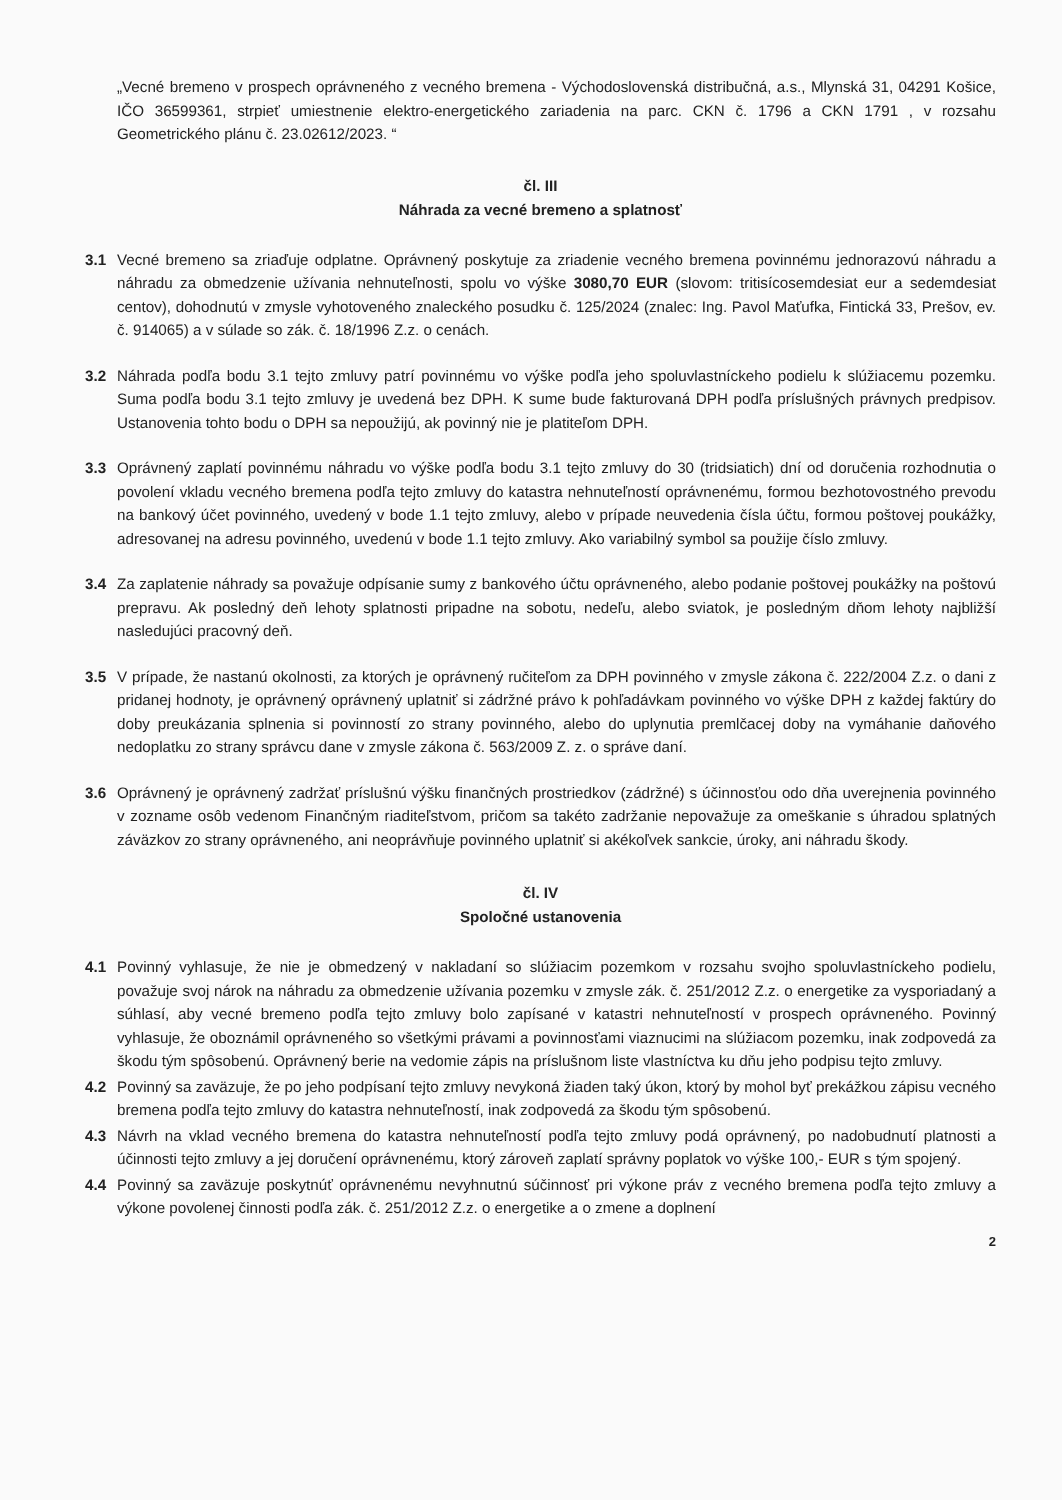„Vecné bremeno v prospech oprávneného z vecného bremena - Východoslovenská distribučná, a.s., Mlynská 31, 04291 Košice, IČO 36599361, strpieť umiestnenie elektro-energetického zariadenia na parc. CKN č. 1796 a CKN 1791 , v rozsahu Geometrického plánu č. 23.02612/2023. “
čl. III
Náhrada za vecné bremeno a splatnosť
3.1 Vecné bremeno sa zriaďuje odplatne. Oprávnený poskytuje za zriadenie vecného bremena povinnému jednorazovú náhradu a náhradu za obmedzenie užívania nehnuteľnosti, spolu vo výške 3080,70 EUR (slovom: tritisícosemdesiat eur a sedemdesiat centov), dohodnutú v zmysle vyhotoveného znaleckého posudku č. 125/2024 (znalec: Ing. Pavol Maťufka, Fintická 33, Prešov, ev. č. 914065) a v súlade so zák. č. 18/1996 Z.z. o cenách.
3.2 Náhrada podľa bodu 3.1 tejto zmluvy patrí povinnému vo výške podľa jeho spoluvlastníckeho podielu k slúžiacemu pozemku. Suma podľa bodu 3.1 tejto zmluvy je uvedená bez DPH. K sume bude fakturovaná DPH podľa príslušných právnych predpisov. Ustanovenia tohto bodu o DPH sa nepoužijú, ak povinný nie je platiteľom DPH.
3.3 Oprávnený zaplatí povinnému náhradu vo výške podľa bodu 3.1 tejto zmluvy do 30 (tridsiatich) dní od doručenia rozhodnutia o povolení vkladu vecného bremena podľa tejto zmluvy do katastra nehnuteľností oprávnenému, formou bezhotovostného prevodu na bankový účet povinného, uvedený v bode 1.1 tejto zmluvy, alebo v prípade neuvedenia čísla účtu, formou poštovej poukážky, adresovanej na adresu povinného, uvedenú v bode 1.1 tejto zmluvy. Ako variabilný symbol sa použije číslo zmluvy.
3.4 Za zaplatenie náhrady sa považuje odpísanie sumy z bankového účtu oprávneného, alebo podanie poštovej poukážky na poštovú prepravu. Ak posledný deň lehoty splatnosti pripadne na sobotu, nedeľu, alebo sviatok, je posledným dňom lehoty najbližší nasledujúci pracovný deň.
3.5 V prípade, že nastanú okolnosti, za ktorých je oprávnený ručiteľom za DPH povinného v zmysle zákona č. 222/2004 Z.z. o dani z pridanej hodnoty, je oprávnený oprávnený uplatniť si zádržné právo k pohľadávkam povinného vo výške DPH z každej faktúry do doby preukázania splnenia si povinností zo strany povinného, alebo do uplynutia premlčacej doby na vymáhanie daňového nedoplatku zo strany správcu dane v zmysle zákona č. 563/2009 Z. z. o správe daní.
3.6 Oprávnený je oprávnený zadržať príslušnú výšku finančných prostriedkov (zádržné) s účinnosťou odo dňa uverejnenia povinného v zozname osôb vedenom Finančným riaditeľstvom, pričom sa takéto zadržanie nepovažuje za omeškanie s úhradou splatných záväzkov zo strany oprávneného, ani neoprávňuje povinného uplatniť si akékoľvek sankcie, úroky, ani náhradu škody.
čl. IV
Spoločné ustanovenia
4.1 Povinný vyhlasuje, že nie je obmedzený v nakladaní so slúžiacim pozemkom v rozsahu svojho spoluvlastníckeho podielu, považuje svoj nárok na náhradu za obmedzenie užívania pozemku v zmysle zák. č. 251/2012 Z.z. o energetike za vysporiadaný a súhlasí, aby vecné bremeno podľa tejto zmluvy bolo zapísané v katastri nehnuteľností v prospech oprávneného. Povinný vyhlasuje, že oboznámil oprávneného so všetkými právami a povinnosťami viaznucimi na slúžiacom pozemku, inak zodpovedá za škodu tým spôsobenú. Oprávnený berie na vedomie zápis na príslušnom liste vlastníctva ku dňu jeho podpisu tejto zmluvy.
4.2 Povinný sa zaväzuje, že po jeho podpísaní tejto zmluvy nevykoná žiaden taký úkon, ktorý by mohol byť prekážkou zápisu vecného bremena podľa tejto zmluvy do katastra nehnuteľností, inak zodpovedá za škodu tým spôsobenú.
4.3 Návrh na vklad vecného bremena do katastra nehnuteľností podľa tejto zmluvy podá oprávnený, po nadobudnutí platnosti a účinnosti tejto zmluvy a jej doručení oprávnenému, ktorý zároveň zaplatí správny poplatok vo výške 100,- EUR s tým spojený.
4.4 Povinný sa zaväzuje poskytnúť oprávnenému nevyhnutnú súčinnosť pri výkone práv z vecného bremena podľa tejto zmluvy a výkone povolenej činnosti podľa zák. č. 251/2012 Z.z. o energetike a o zmene a doplnení
2